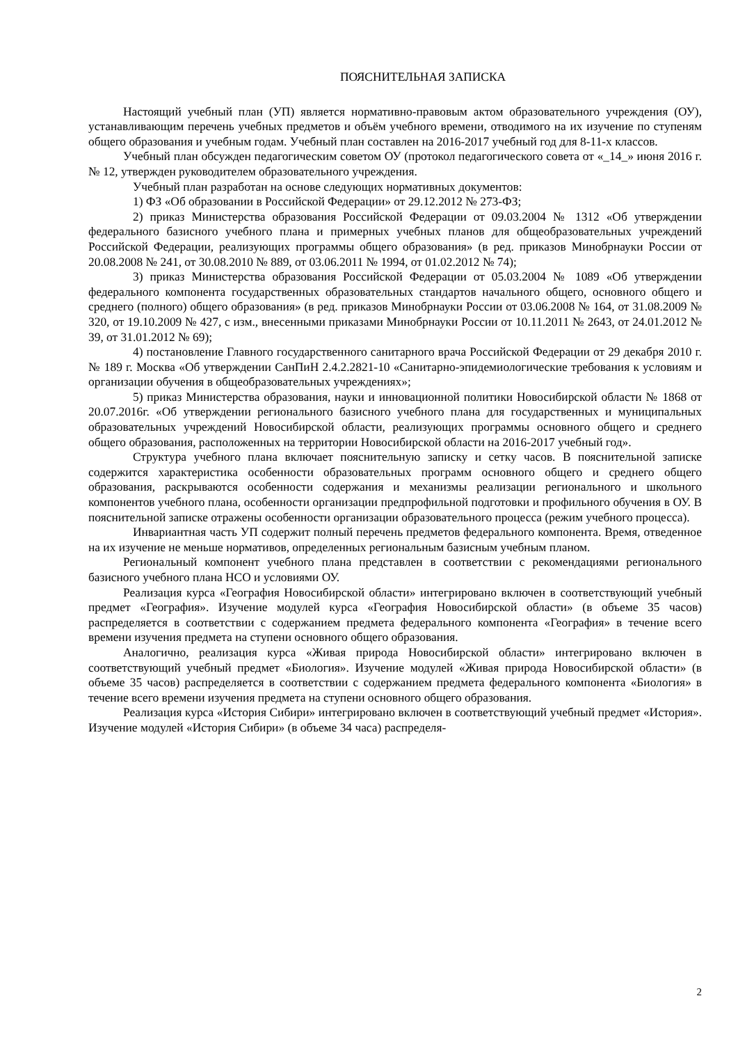ПОЯСНИТЕЛЬНАЯ ЗАПИСКА
Настоящий учебный план (УП) является нормативно-правовым актом образовательного учреждения (ОУ), устанавливающим перечень учебных предметов и объём учебного времени, отводимого на их изучение по ступеням общего образования и учебным годам. Учебный план составлен на 2016-2017 учебный год для 8-11-х классов.
Учебный план обсужден педагогическим советом ОУ (протокол педагогического совета от «_14_» июня 2016 г. № 12, утвержден руководителем образовательного учреждения.
Учебный план разработан на основе следующих нормативных документов:
1) ФЗ «Об образовании в Российской Федерации» от 29.12.2012 № 273-ФЗ;
2) приказ Министерства образования Российской Федерации от 09.03.2004 № 1312 «Об утверждении федерального базисного учебного плана и примерных учебных планов для общеобразовательных учреждений Российской Федерации, реализующих программы общего образования» (в ред. приказов Минобрнауки России от 20.08.2008 № 241, от 30.08.2010 № 889, от 03.06.2011 № 1994, от 01.02.2012 № 74);
3) приказ Министерства образования Российской Федерации от 05.03.2004 № 1089 «Об утверждении федерального компонента государственных образовательных стандартов начального общего, основного общего и среднего (полного) общего образования» (в ред. приказов Минобрнауки России от 03.06.2008 № 164, от 31.08.2009 № 320, от 19.10.2009 № 427, с изм., внесенными приказами Минобрнауки России от 10.11.2011 № 2643, от 24.01.2012 № 39, от 31.01.2012 № 69);
4) постановление Главного государственного санитарного врача Российской Федерации от 29 декабря 2010 г. № 189 г. Москва «Об утверждении СанПиН 2.4.2.2821-10 «Санитарно-эпидемиологические требования к условиям и организации обучения в общеобразовательных учреждениях»;
5) приказ Министерства образования, науки и инновационной политики Новосибирской области № 1868 от 20.07.2016г. «Об утверждении регионального базисного учебного плана для государственных и муниципальных образовательных учреждений Новосибирской области, реализующих программы основного общего и среднего общего образования, расположенных на территории Новосибирской области на 2016-2017 учебный год».
Структура учебного плана включает пояснительную записку и сетку часов. В пояснительной записке содержится характеристика особенности образовательных программ основного общего и среднего общего образования, раскрываются особенности содержания и механизмы реализации регионального и школьного компонентов учебного плана, особенности организации предпрофильной подготовки и профильного обучения в ОУ. В пояснительной записке отражены особенности организации образовательного процесса (режим учебного процесса).
Инвариантная часть УП содержит полный перечень предметов федерального компонента. Время, отведенное на их изучение не меньше нормативов, определенных региональным базисным учебным планом.
Региональный компонент учебного плана представлен в соответствии с рекомендациями регионального базисного учебного плана НСО и условиями ОУ.
Реализация курса «География Новосибирской области» интегрировано включен в соответствующий учебный предмет «География». Изучение модулей курса «География Новосибирской области» (в объеме 35 часов) распределяется в соответствии с содержанием предмета федерального компонента «География» в течение всего времени изучения предмета на ступени основного общего образования.
Аналогично, реализация курса «Живая природа Новосибирской области» интегрировано включен в соответствующий учебный предмет «Биология». Изучение модулей «Живая природа Новосибирской области» (в объеме 35 часов) распределяется в соответствии с содержанием предмета федерального компонента «Биология» в течение всего времени изучения предмета на ступени основного общего образования.
Реализация курса «История Сибири» интегрировано включен в соответствующий учебный предмет «История». Изучение модулей «История Сибири» (в объеме 34 часа) распределя-
2